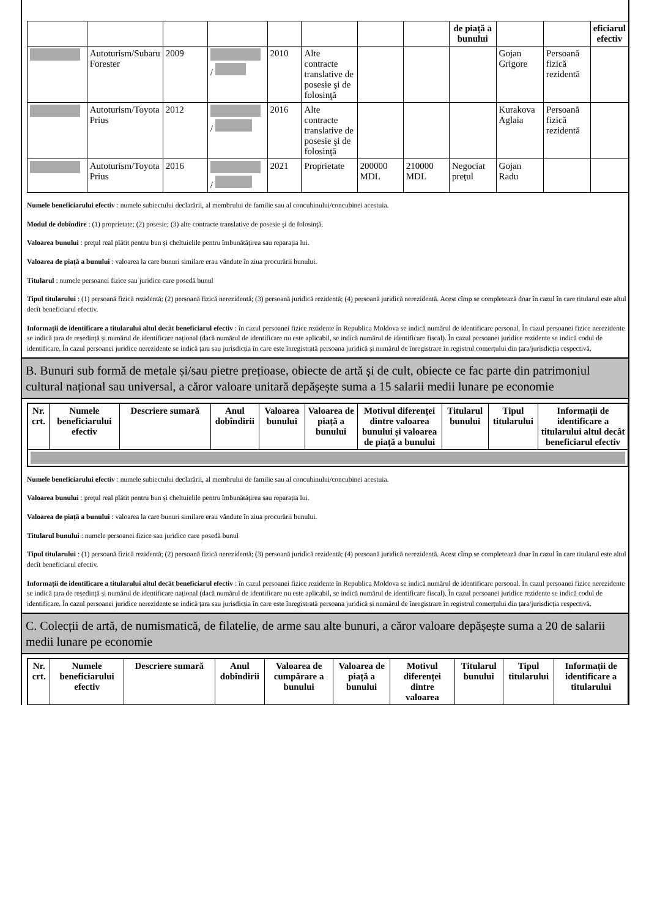| | | | | | | | | de piață a bunului | | | eficiarul efectiv |
| | Autoturism/Subaru Forester | 2009 | / | 2010 | Alte contracte translative de posesie şi de folosinţă | | | | Gojan Grigore | Persoană fizică rezidentă | |
| | Autoturism/Toyota Prius | 2012 | / | 2016 | Alte contracte translative de posesie şi de folosinţă | | | | Kurakova Aglaia | Persoană fizică rezidentă | |
| | Autoturism/Toyota Prius | 2016 | / | 2021 | Proprietate | 200000 MDL | 210000 MDL | Negociat preţul | Gojan Radu | | |
Numele beneficiarului efectiv : numele subiectului declarării, al membrului de familie sau al concubinului/concubinei acestuia.
Modul de dobîndire : (1) proprietate; (2) posesie; (3) alte contracte translative de posesie şi de folosinţă.
Valoarea bunului : preţul real plătit pentru bun și cheltuielile pentru îmbunătățirea sau reparația lui.
Valoarea de piață a bunului : valoarea la care bunuri similare erau vândute în ziua procurării bunului.
Titularul : numele persoanei fizice sau juridice care posedă bunul
Tipul titularului : (1) persoană fizică rezidentă; (2) persoană fizică nerezidentă; (3) persoană juridică rezidentă; (4) persoană juridică nerezidentă. Acest cîmp se completează doar în cazul în care titularul este altul decît beneficiarul efectiv.
Informații de identificare a titularului altul decât beneficiarul efectiv : în cazul persoanei fizice rezidente în Republica Moldova se indică numărul de identificare personal. În cazul persoanei fizice nerezidente se indică țara de reședință și numărul de identificare național (dacă numărul de identificare nu este aplicabil, se indică numărul de identificare fiscal). În cazul persoanei juridice rezidente se indică codul de identificare. În cazul persoanei juridice nerezidente se indică țara sau jurisdicția în care este înregistrată persoana juridică și numărul de înregistrare în registrul comerțului din țara/jurisdicția respectivă.
B. Bunuri sub formă de metale și/sau pietre prețioase, obiecte de artă și de cult, obiecte ce fac parte din patrimoniul cultural național sau universal, a căror valoare unitară depășește suma a 15 salarii medii lunare pe economie
| Nr. crt. | Numele beneficiarului efectiv | Descriere sumară | Anul dobîndirii | Valoarea bunului | Valoarea de piață a bunului | Motivul diferenței dintre valoarea bunului și valoarea de piață a bunului | Titularul bunului | Tipul titularului | Informații de identificare a titularului altul decât beneficiarul efectiv |
| --- | --- | --- | --- | --- | --- | --- | --- | --- | --- |
Numele beneficiarului efectiv : numele subiectului declarării, al membrului de familie sau al concubinului/concubinei acestuia.
Valoarea bunului : preţul real plătit pentru bun și cheltuielile pentru îmbunătățirea sau reparația lui.
Valoarea de piață a bunului : valoarea la care bunuri similare erau vândute în ziua procurării bunului.
Titularul bunului : numele persoanei fizice sau juridice care posedă bunul
Tipul titularului : (1) persoană fizică rezidentă; (2) persoană fizică nerezidentă; (3) persoană juridică rezidentă; (4) persoană juridică nerezidentă. Acest cîmp se completează doar în cazul în care titularul este altul decît beneficiarul efectiv.
Informații de identificare a titularului altul decât beneficiarul efectiv : în cazul persoanei fizice rezidente în Republica Moldova se indică numărul de identificare personal. În cazul persoanei fizice nerezidente se indică țara de reședință și numărul de identificare național (dacă numărul de identificare nu este aplicabil, se indică numărul de identificare fiscal). În cazul persoanei juridice rezidente se indică codul de identificare. În cazul persoanei juridice nerezidente se indică țara sau jurisdicția în care este înregistrată persoana juridică și numărul de înregistrare în registrul comerțului din țara/jurisdicția respectivă.
C. Colecții de artă, de numismatică, de filatelie, de arme sau alte bunuri, a căror valoare depășește suma a 20 de salarii medii lunare pe economie
| Nr. crt. | Numele beneficiarului efectiv | Descriere sumară | Anul dobîndirii | Valoarea de cumpărare a bunului | Valoarea de piață a bunului | Motivul diferenței dintre valoarea | Titularul bunului | Tipul titularului | Informații de identificare a titularului |
| --- | --- | --- | --- | --- | --- | --- | --- | --- | --- |